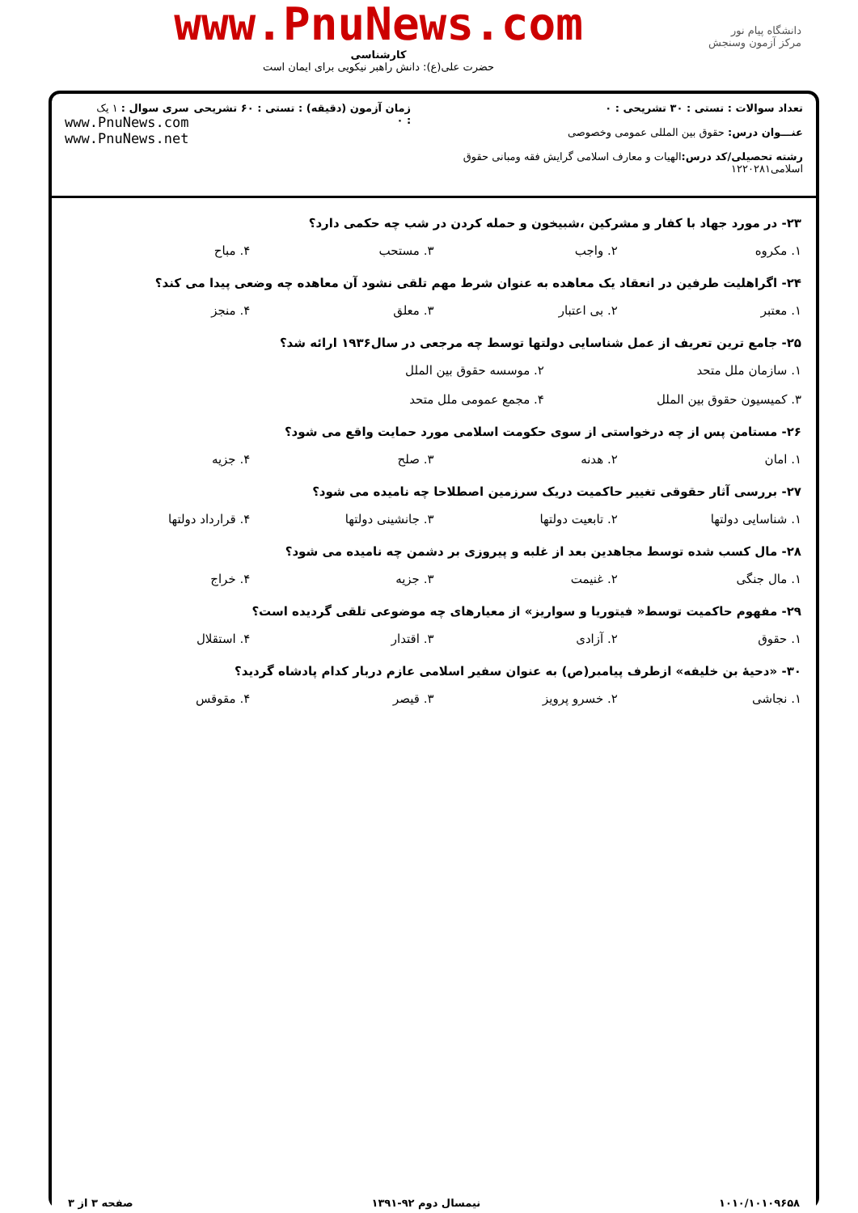دانشگاه پیام نور
مرکز آزمون وسنجش
www.PnuNews.com
کارشناسی
حضرت علی(ع): دانش راهبر نیکویی برای ایمان است
تعداد سوالات : تستی : ۳۰ تشریحی : ۰
عنـــوان درس: حقوق بین المللی عمومی وخصوصی
رشته تحصیلی/کد درس: الهیات و معارف اسلامی گرایش فقه ومبانی حقوق اسلامی۱۲۲۰۲۸۱
زمان آزمون (دقیقه) : تستی : ۶۰ تشریحی : ۰
سری سوال : ۱ یک
www.PnuNews.com
www.PnuNews.net
۲۳- در مورد جهاد با کفار و مشرکین ،شبیخون و حمله کردن در شب چه حکمی دارد؟
۱. مکروه ۲. واجب ۳. مستحب ۴. مباح
۲۴- اگراهلیت طرفین در انعقاد یک معاهده به عنوان شرط مهم تلقی نشود آن معاهده چه وضعی پیدا می کند؟
۱. معتبر ۲. بی اعتبار ۳. معلق ۴. منجز
۲۵- جامع ترین تعریف از عمل شناسایی دولتها توسط چه مرجعی در سال۱۹۳۶ ارائه شد؟
۱. سازمان ملل متحد ۲. موسسه حقوق بین الملل ۳. کمیسیون حقوق بین الملل ۴. مجمع عمومی ملل متحد
۲۶- مستامن پس از چه درخواستی از سوی حکومت اسلامی مورد حمایت واقع می شود؟
۱. امان ۲. هدنه ۳. صلح ۴. جزیه
۲۷- بررسی آثار حقوقی تغییر حاکمیت دریک سرزمین اصطلاحا چه نامیده می شود؟
۱. شناسایی دولتها ۲. تابعیت دولتها ۳. جانشینی دولتها ۴. قرارداد دولتها
۲۸- مال کسب شده توسط مجاهدین بعد از غلبه و پیروزی بر دشمن چه نامیده می شود؟
۱. مال جنگی ۲. غنیمت ۳. جزیه ۴. خراج
۲۹- مفهوم حاکمیت توسط« فیتوریا و سواریز» از معیارهای چه موضوعی تلقی گردیده است؟
۱. حقوق ۲. آزادی ۳. اقتدار ۴. استقلال
۳۰- «دحیهٔ بن خلیفه» ازطرف پیامبر(ص) به عنوان سفیر اسلامی عازم دربار کدام پادشاه گردید؟
۱. نجاشی ۲. خسرو پرویز ۳. قیصر ۴. مقوقس
۱۰۱۰/۱۰۱۰۹۶۵۸ نیمسال دوم ۹۲-۱۳۹۱ صفحه ۳ از ۳